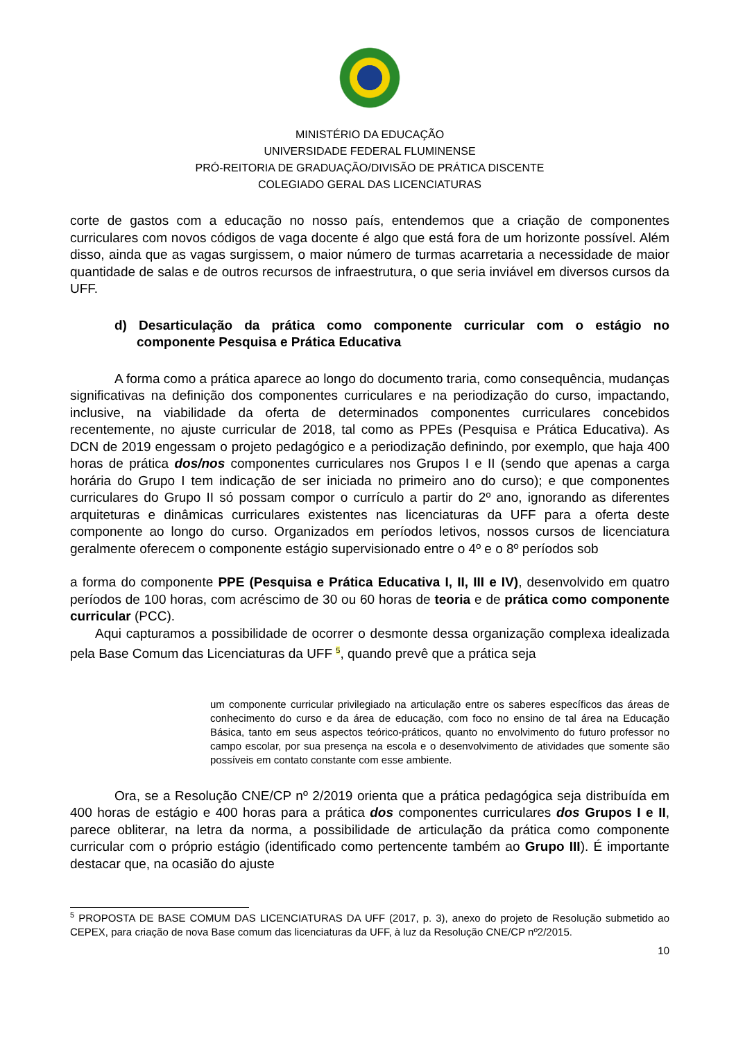MINISTÉRIO DA EDUCAÇÃO
UNIVERSIDADE FEDERAL FLUMINENSE
PRÓ-REITORIA DE GRADUAÇÃO/DIVISÃO DE PRÁTICA DISCENTE
COLEGIADO GERAL DAS LICENCIATURAS
corte de gastos com a educação no nosso país, entendemos que a criação de componentes curriculares com novos códigos de vaga docente é algo que está fora de um horizonte possível. Além disso, ainda que as vagas surgissem, o maior número de turmas acarretaria a necessidade de maior quantidade de salas e de outros recursos de infraestrutura, o que seria inviável em diversos cursos da UFF.
d) Desarticulação da prática como componente curricular com o estágio no componente Pesquisa e Prática Educativa
A forma como a prática aparece ao longo do documento traria, como consequência, mudanças significativas na definição dos componentes curriculares e na periodização do curso, impactando, inclusive, na viabilidade da oferta de determinados componentes curriculares concebidos recentemente, no ajuste curricular de 2018, tal como as PPEs (Pesquisa e Prática Educativa). As DCN de 2019 engessam o projeto pedagógico e a periodização definindo, por exemplo, que haja 400 horas de prática dos/nos componentes curriculares nos Grupos I e II (sendo que apenas a carga horária do Grupo I tem indicação de ser iniciada no primeiro ano do curso); e que componentes curriculares do Grupo II só possam compor o currículo a partir do 2º ano, ignorando as diferentes arquiteturas e dinâmicas curriculares existentes nas licenciaturas da UFF para a oferta deste componente ao longo do curso. Organizados em períodos letivos, nossos cursos de licenciatura geralmente oferecem o componente estágio supervisionado entre o 4º e o 8º períodos sob
a forma do componente PPE (Pesquisa e Prática Educativa I, II, III e IV), desenvolvido em quatro períodos de 100 horas, com acréscimo de 30 ou 60 horas de teoria e de prática como componente curricular (PCC).
Aqui capturamos a possibilidade de ocorrer o desmonte dessa organização complexa idealizada pela Base Comum das Licenciaturas da UFF <sup>5</sup>, quando prevê que a prática seja
um componente curricular privilegiado na articulação entre os saberes específicos das áreas de conhecimento do curso e da área de educação, com foco no ensino de tal área na Educação Básica, tanto em seus aspectos teórico-práticos, quanto no envolvimento do futuro professor no campo escolar, por sua presença na escola e o desenvolvimento de atividades que somente são possíveis em contato constante com esse ambiente.
Ora, se a Resolução CNE/CP nº 2/2019 orienta que a prática pedagógica seja distribuída em 400 horas de estágio e 400 horas para a prática dos componentes curriculares dos Grupos I e II, parece obliterar, na letra da norma, a possibilidade de articulação da prática como componente curricular com o próprio estágio (identificado como pertencente também ao Grupo III). É importante destacar que, na ocasião do ajuste
<sup>5</sup> PROPOSTA DE BASE COMUM DAS LICENCIATURAS DA UFF (2017, p. 3), anexo do projeto de Resolução submetido ao CEPEX, para criação de nova Base comum das licenciaturas da UFF, à luz da Resolução CNE/CP nº2/2015.
10